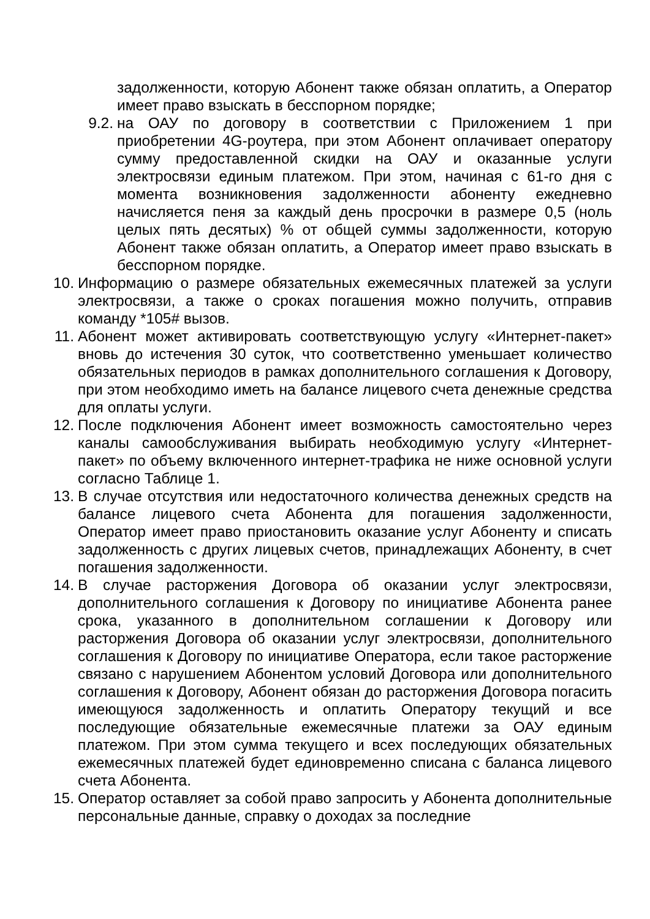задолженности, которую Абонент также обязан оплатить, а Оператор имеет право взыскать в бесспорном порядке;
9.2. на ОАУ по договору в соответствии с Приложением 1 при приобретении 4G-роутера, при этом Абонент оплачивает оператору сумму предоставленной скидки на ОАУ и оказанные услуги электросвязи единым платежом. При этом, начиная с 61-го дня с момента возникновения задолженности абоненту ежедневно начисляется пеня за каждый день просрочки в размере 0,5 (ноль целых пять десятых) % от общей суммы задолженности, которую Абонент также обязан оплатить, а Оператор имеет право взыскать в бесспорном порядке.
10. Информацию о размере обязательных ежемесячных платежей за услуги электросвязи, а также о сроках погашения можно получить, отправив команду *105# вызов.
11. Абонент может активировать соответствующую услугу «Интернет-пакет» вновь до истечения 30 суток, что соответственно уменьшает количество обязательных периодов в рамках дополнительного соглашения к Договору, при этом необходимо иметь на балансе лицевого счета денежные средства для оплаты услуги.
12. После подключения Абонент имеет возможность самостоятельно через каналы самообслуживания выбирать необходимую услугу «Интернет-пакет» по объему включенного интернет-трафика не ниже основной услуги согласно Таблице 1.
13. В случае отсутствия или недостаточного количества денежных средств на балансе лицевого счета Абонента для погашения задолженности, Оператор имеет право приостановить оказание услуг Абоненту и списать задолженность с других лицевых счетов, принадлежащих Абоненту, в счет погашения задолженности.
14. В случае расторжения Договора об оказании услуг электросвязи, дополнительного соглашения к Договору по инициативе Абонента ранее срока, указанного в дополнительном соглашении к Договору или расторжения Договора об оказании услуг электросвязи, дополнительного соглашения к Договору по инициативе Оператора, если такое расторжение связано с нарушением Абонентом условий Договора или дополнительного соглашения к Договору, Абонент обязан до расторжения Договора погасить имеющуюся задолженность и оплатить Оператору текущий и все последующие обязательные ежемесячные платежи за ОАУ единым платежом. При этом сумма текущего и всех последующих обязательных ежемесячных платежей будет единовременно списана с баланса лицевого счета Абонента.
15. Оператор оставляет за собой право запросить у Абонента дополнительные персональные данные, справку о доходах за последние